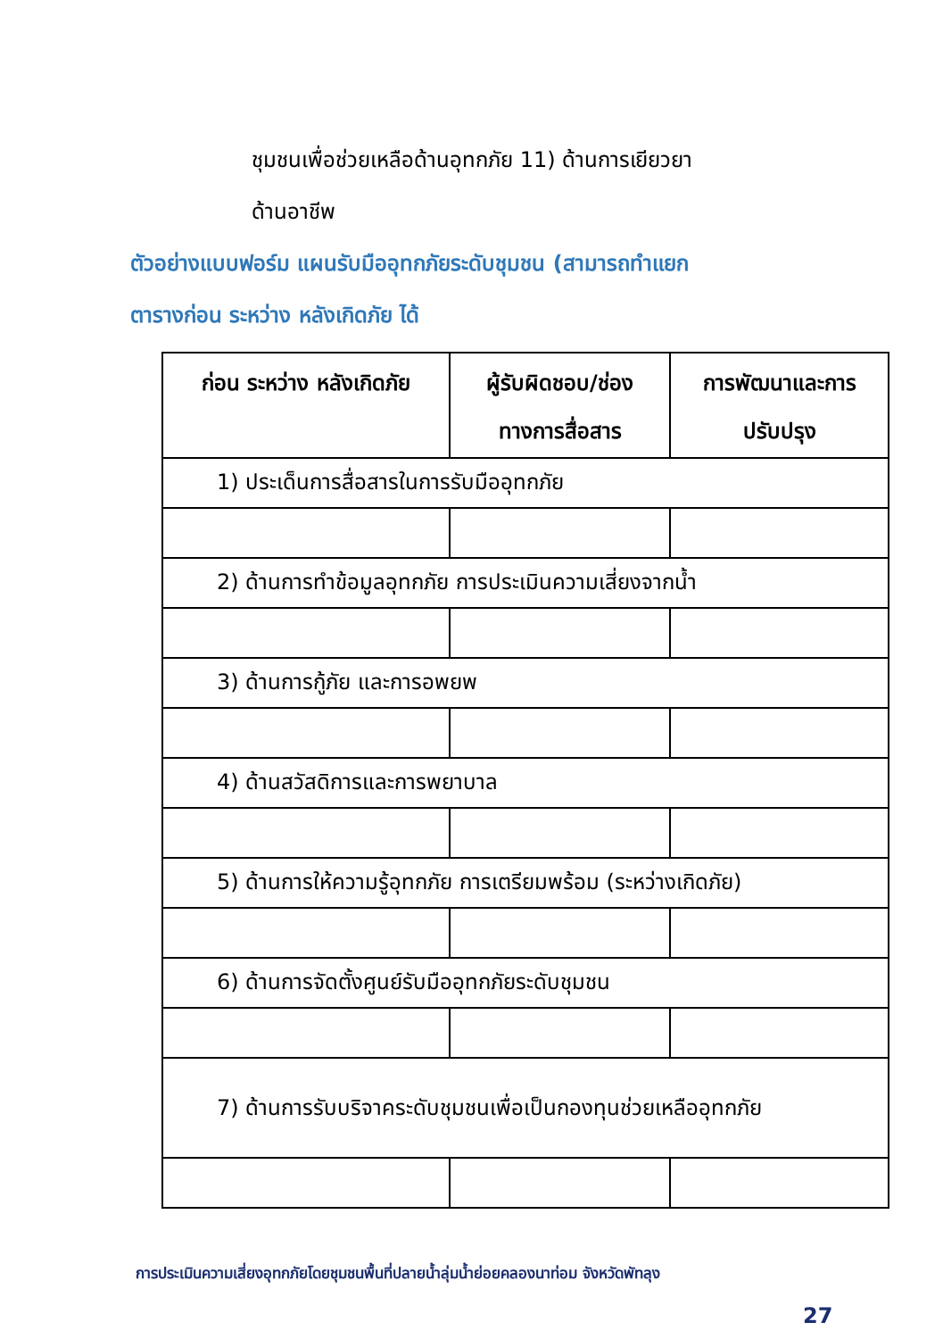ชุมชนเพื่อช่วยเหลือด้านอุทกภัย 11) ด้านการเยียวยา
ด้านอาชีพ
ตัวอย่างแบบฟอร์ม แผนรับมืออุทกภัยระดับชุมชน (สามารถทำแยก
ตารางก่อน ระหว่าง หลังเกิดภัย ได้
| ก่อน ระหว่าง หลังเกิดภัย | ผู้รับผิดชอบ/ช่องทางการสื่อสาร | การพัฒนาและการปรับปรุง |
| --- | --- | --- |
| 1) ประเด็นการสื่อสารในการรับมืออุทกภัย | | |
| 2) ด้านการทำข้อมูลอุทกภัย การประเมินความเสี่ยงจากน้ำ | | |
| 3) ด้านการกู้ภัย และการอพยพ | | |
| 4) ด้านสวัสดิการและการพยาบาล | | |
| 5) ด้านการให้ความรู้อุทกภัย การเตรียมพร้อม (ระหว่างเกิดภัย) | | |
| 6) ด้านการจัดตั้งศูนย์รับมืออุทกภัยระดับชุมชน | | |
| 7) ด้านการรับบริจาคระดับชุมชนเพื่อเป็นกองทุนช่วยเหลืออุทกภัย | | |
การประเมินความเสี่ยงอุทกภัยโดยชุมชนพื้นที่ปลายน้ำลุ่มน้ำย่อยคลองนาท่อม จังหวัดพัทลุง
27